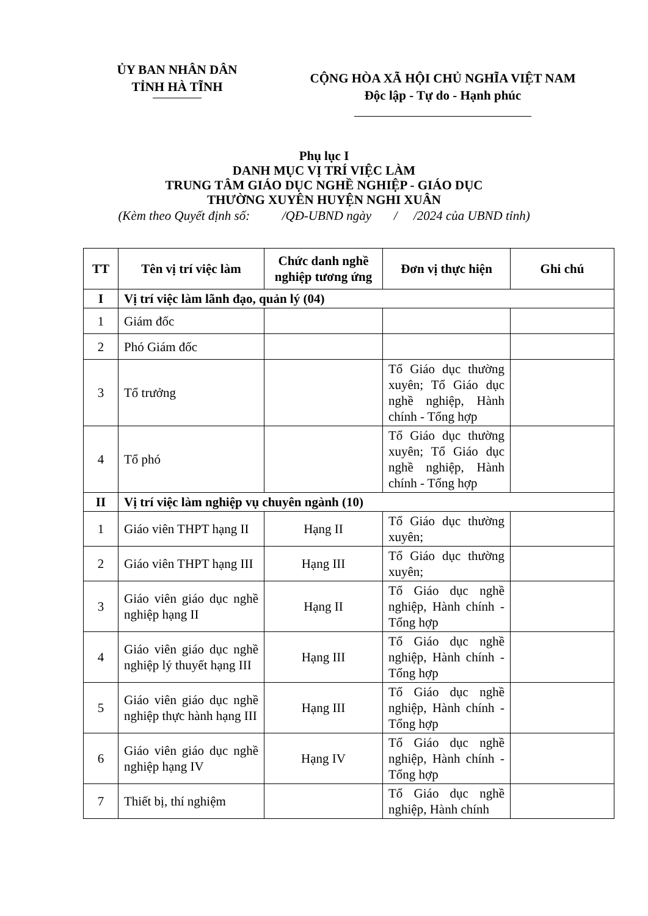ỦY BAN NHÂN DÂN
TỈNH HÀ TĨNH
CỘNG HÒA XÃ HỘI CHỦ NGHĨA VIỆT NAM
Độc lập - Tự do - Hạnh phúc
Phụ lục I
DANH MỤC VỊ TRÍ VIỆC LÀM
TRUNG TÂM GIÁO DỤC NGHỀ NGHIỆP - GIÁO DỤC
THƯỜNG XUYÊN HUYỆN NGHI XUÂN
(Kèm theo Quyết định số: /QĐ-UBND ngày / /2024 của UBND tỉnh)
| TT | Tên vị trí việc làm | Chức danh nghề nghiệp tương ứng | Đơn vị thực hiện | Ghi chú |
| --- | --- | --- | --- | --- |
| I | Vị trí việc làm lãnh đạo, quản lý (04) | | | |
| 1 | Giám đốc | | | |
| 2 | Phó Giám đốc | | | |
| 3 | Tổ trưởng | | Tổ Giáo dục thường xuyên; Tổ Giáo dục nghề nghiệp, Hành chính - Tổng hợp | |
| 4 | Tổ phó | | Tổ Giáo dục thường xuyên; Tổ Giáo dục nghề nghiệp, Hành chính - Tổng hợp | |
| II | Vị trí việc làm nghiệp vụ chuyên ngành (10) | | | |
| 1 | Giáo viên THPT hạng II | Hạng II | Tổ Giáo dục thường xuyên; | |
| 2 | Giáo viên THPT hạng III | Hạng III | Tổ Giáo dục thường xuyên; | |
| 3 | Giáo viên giáo dục nghề nghiệp hạng II | Hạng II | Tổ Giáo dục nghề nghiệp, Hành chính - Tổng hợp | |
| 4 | Giáo viên giáo dục nghề nghiệp lý thuyết hạng III | Hạng III | Tổ Giáo dục nghề nghiệp, Hành chính - Tổng hợp | |
| 5 | Giáo viên giáo dục nghề nghiệp thực hành hạng III | Hạng III | Tổ Giáo dục nghề nghiệp, Hành chính - Tổng hợp | |
| 6 | Giáo viên giáo dục nghề nghiệp hạng IV | Hạng IV | Tổ Giáo dục nghề nghiệp, Hành chính - Tổng hợp | |
| 7 | Thiết bị, thí nghiệm | | Tổ Giáo dục nghề nghiệp, Hành chính | |